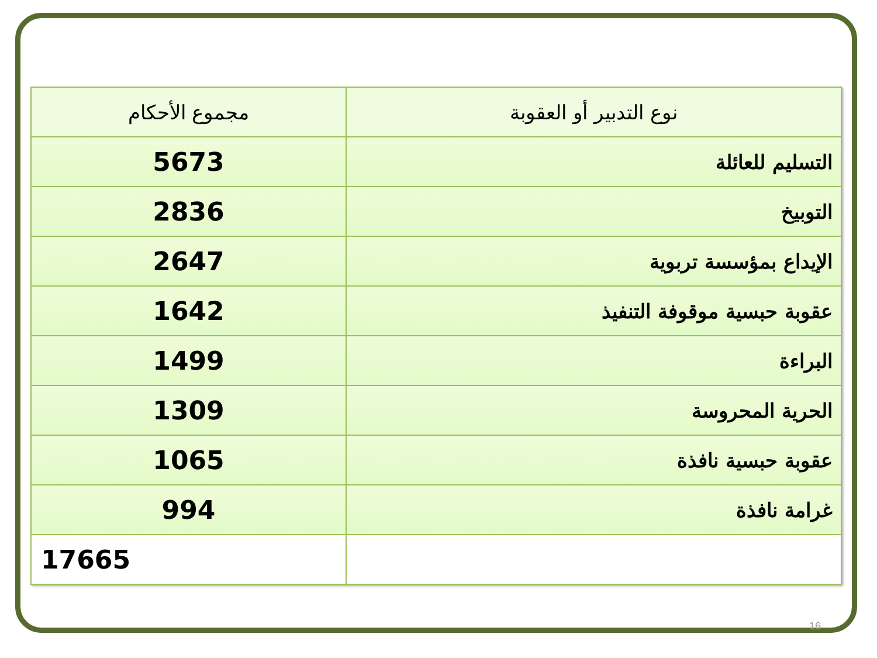| نوع التدبير أو العقوبة | مجموع الأحكام |
| --- | --- |
| التسليم للعائلة | 5673 |
| التوبيخ | 2836 |
| الإيداع بمؤسسة تربوية | 2647 |
| عقوبة حبسية موقوفة التنفيذ | 1642 |
| البراءة | 1499 |
| الحرية المحروسة | 1309 |
| عقوبة حبسية نافذة | 1065 |
| غرامة نافذة | 994 |
| | 17665 |
16